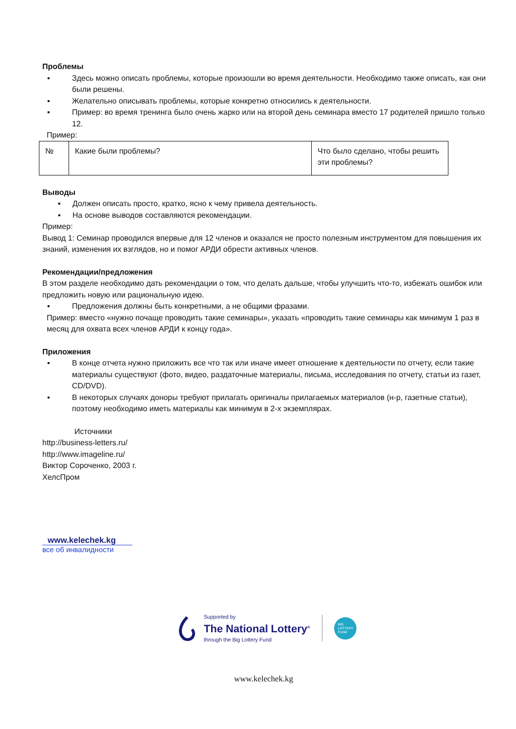Проблемы
▪ Здесь можно описать проблемы, которые произошли во время деятельности. Необходимо также описать, как они были решены.
▪ Желательно описывать проблемы, которые конкретно относились к деятельности.
▪ Пример: во время тренинга было очень жарко или на второй день семинара вместо 17 родителей пришло только 12.
Пример:
| № | Какие были проблемы? | Что было сделано, чтобы решить эти проблемы? |
Выводы
▪ Должен описать просто, кратко, ясно к чему привела деятельность.
▪ На основе выводов составляются рекомендации.
Пример:
Вывод 1: Семинар проводился впервые для 12 членов и оказался не просто полезным инструментом для повышения их знаний, изменения их взглядов, но и помог АРДИ обрести активных членов.
Рекомендации/предложения
В этом разделе необходимо дать рекомендации о том, что делать дальше, чтобы улучшить что-то, избежать ошибок или предложить новую или рациональную идею.
▪ Предложения должны быть конкретными, а не общими фразами.
Пример: вместо «нужно почаще проводить такие семинары», указать «проводить такие семинары как минимум 1 раз в месяц для охвата всех членов АРДИ к концу года».
Приложения
▪ В конце отчета нужно приложить все что так или иначе имеет отношение к деятельности по отчету, если такие материалы существуют (фото, видео, раздаточные материалы, письма, исследования по отчету, статьи из газет, CD/DVD).
▪ В некоторых случаях доноры требуют прилагать оригиналы прилагаемых материалов (н-р, газетные статьи), поэтому необходимо иметь материалы как минимум в 2-х экземплярах.
Источники
http://business-letters.ru/
http://www.imageline.ru/
Виктор Сороченко, 2003 г.
ХелсПром
www.kelechek.kg
все об инвалидности
Supported by
The National Lottery<sup>®</sup>
through the Big Lottery Fund
BIG
LOTTERY
FUND
www.kelechek.kg